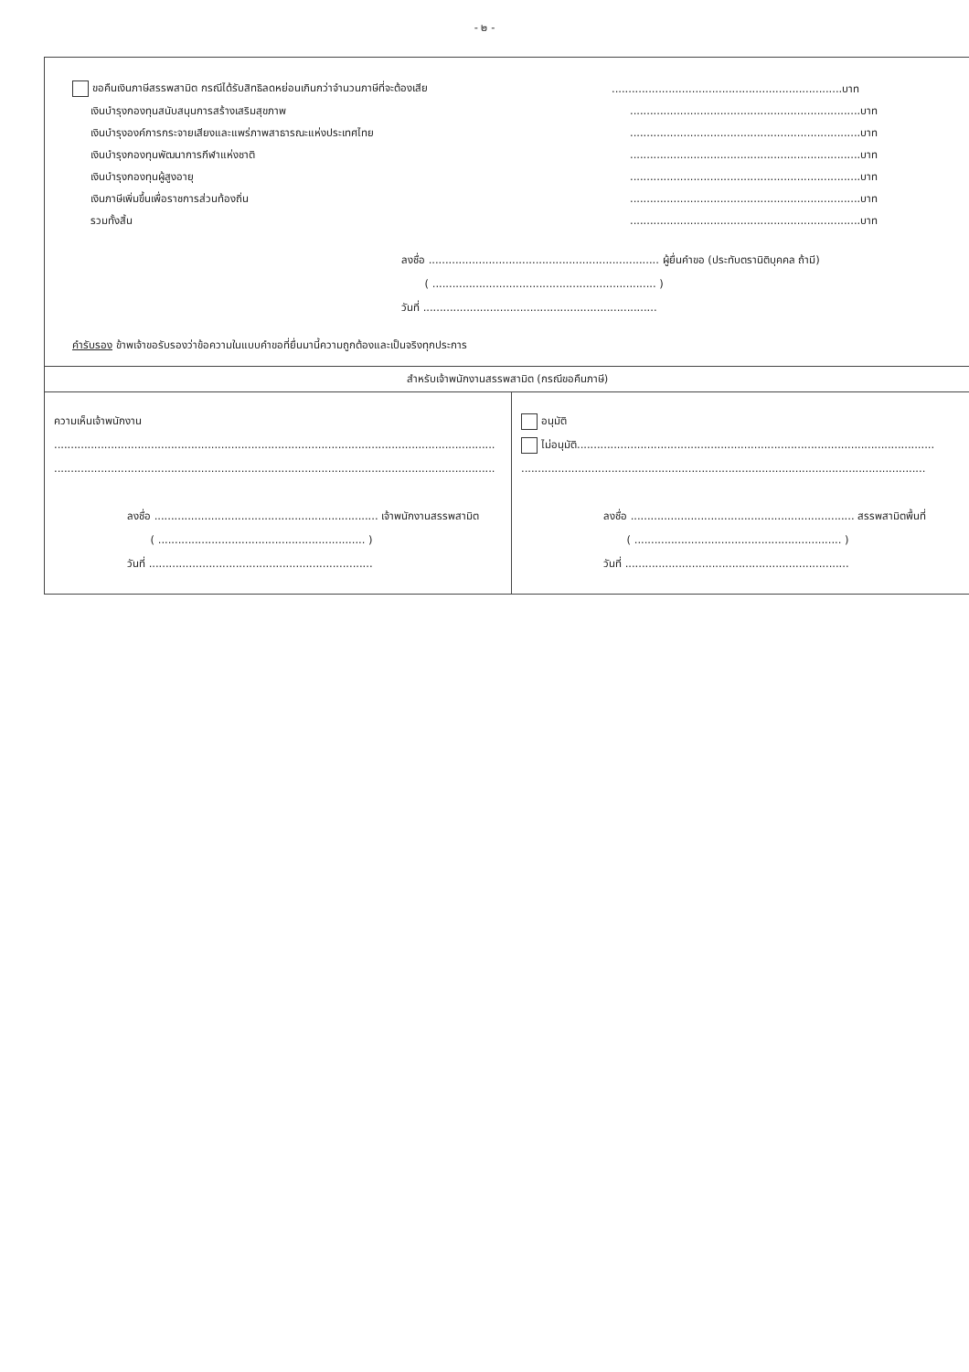- ๒ -
ขอคืนเงินภาษีสรรพสามิต กรณีได้รับสิทธิลดหย่อนเกินกว่าจำนวนภาษีที่จะต้องเสีย
.....................................................................บาท
เงินบำรุงกองทุนสนับสนุนการสร้างเสริมสุขภาพ
.....................................................................บาท
เงินบำรุงองค์การกระจายเสียงและแพร่ภาพสาธารณะแห่งประเทศไทย
.....................................................................บาท
เงินบำรุงกองทุนพัฒนาการกีฬาแห่งชาติ
.....................................................................บาท
เงินบำรุงกองทุนผู้สูงอายุ
.....................................................................บาท
เงินภาษีเพิ่มขึ้นเพื่อราชการส่วนท้องถิ่น
.....................................................................บาท
รวมทั้งสิ้น
.....................................................................บาท
ลงชื่อ ..................................................................... ผู้ยื่นคำขอ (ประทับตรานิติบุคคล ถ้ามี)
( ................................................................... )
วันที่ ......................................................................
คำรับรอง ข้าพเจ้าขอรับรองว่าข้อความในแบบคำขอที่ยื่นมานี้ความถูกต้องและเป็นจริงทุกประการ
สำหรับเจ้าพนักงานสรรพสามิต (กรณีขอคืนภาษี)
ความเห็นเจ้าพนักงาน
....................................................................................................................................
....................................................................................................................................
ลงชื่อ ................................................................... เจ้าพนักงานสรรพสามิต
( .............................................................. )
วันที่ ...................................................................
อนุมัติ
ไม่อนุมัติ...........................................................................................................
.........................................................................................................................
ลงชื่อ ................................................................... สรรพสามิตพื้นที่
( .............................................................. )
วันที่ ...................................................................